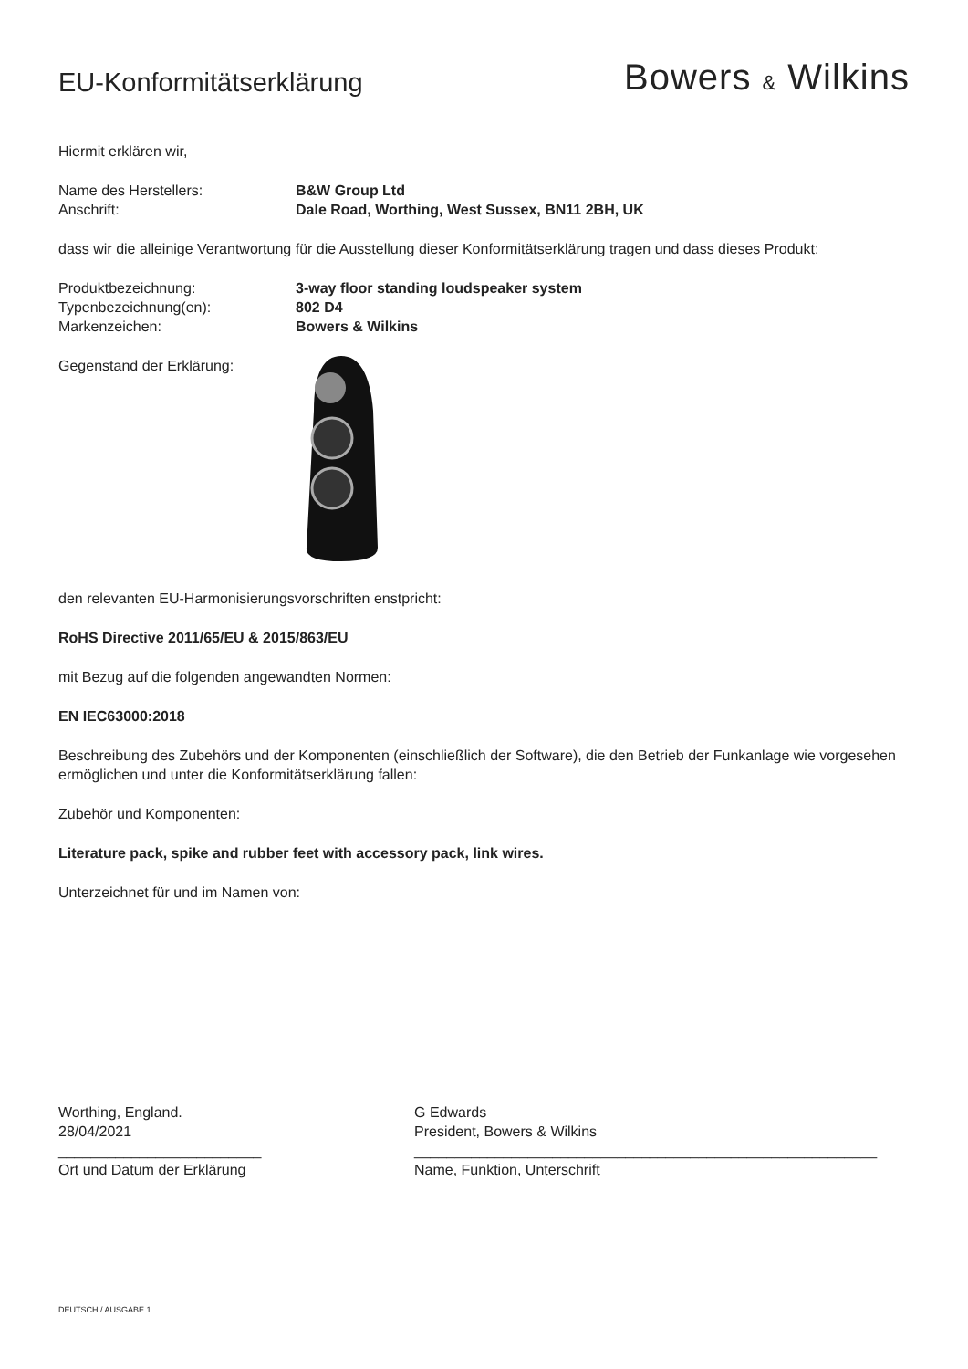EU-Konformitätserklärung
Bowers & Wilkins
Hiermit erklären wir,
Name des Herstellers: B&W Group Ltd
Anschrift: Dale Road, Worthing, West Sussex, BN11 2BH, UK
dass wir die alleinige Verantwortung für die Ausstellung dieser Konformitätserklärung tragen und dass dieses Produkt:
Produktbezeichnung: 3-way floor standing loudspeaker system
Typenbezeichnung(en): 802 D4
Markenzeichen: Bowers & Wilkins
Gegenstand der Erklärung:
den relevanten EU-Harmonisierungsvorschriften enstpricht:
RoHS Directive 2011/65/EU & 2015/863/EU
mit Bezug auf die folgenden angewandten Normen:
EN IEC63000:2018
Beschreibung des Zubehörs und der Komponenten (einschließlich der Software), die den Betrieb der Funkanlage wie vorgesehen ermöglichen und unter die Konformitätserklärung fallen:
Zubehör und Komponenten:
Literature pack, spike and rubber feet with accessory pack, link wires.
Unterzeichnet für und im Namen von:
Worthing, England.
28/04/2021
_________________________
Ort und Datum der Erklärung
G Edwards
President, Bowers & Wilkins
_________________________________________________________
Name, Funktion, Unterschrift
DEUTSCH / AUSGABE 1